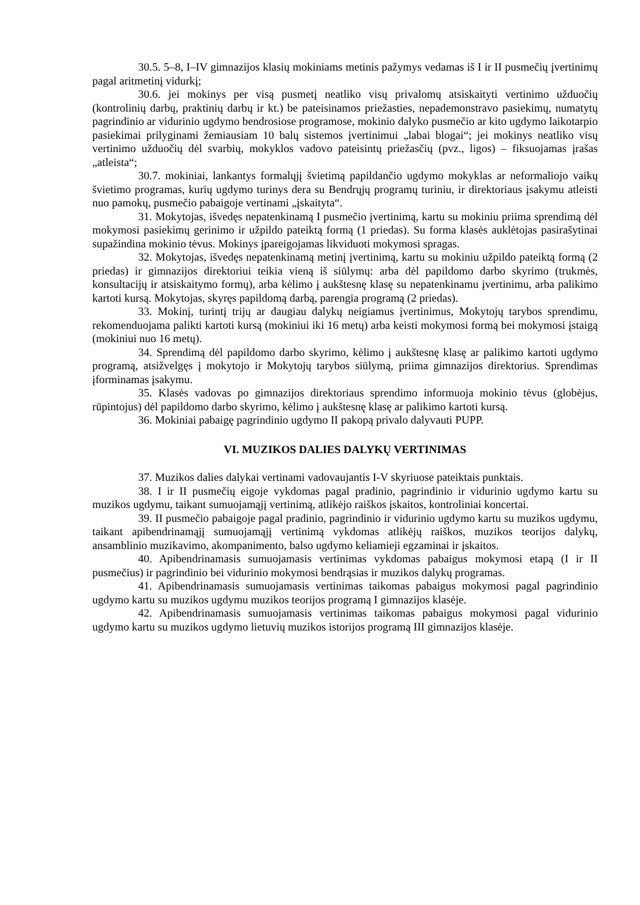30.5. 5–8, I–IV gimnazijos klasių mokiniams metinis pažymys vedamas iš I ir II pusmečių įvertinimų pagal aritmetinį vidurkį;
30.6. jei mokinys per visą pusmetį neatliko visų privalomų atsiskaityti vertinimo užduočių (kontrolinių darbų, praktinių darbų ir kt.) be pateisinamos priežasties, nepademonstravo pasiekimų, numatytų pagrindinio ar vidurinio ugdymo bendrosiose programose, mokinio dalyko pusmečio ar kito ugdymo laikotarpio pasiekimai prilyginami žemiausiam 10 balų sistemos įvertinimui „labai blogai“; jei mokinys neatliko visų vertinimo užduočių dėl svarbių, mokyklos vadovo pateisintų priežasčių (pvz., ligos) – fiksuojamas įrašas „atleista“;
30.7. mokiniai, lankantys formalųjį švietimą papildančio ugdymo mokyklas ar neformaliojo vaikų švietimo programas, kurių ugdymo turinys dera su Bendrųjų programų turiniu, ir direktoriaus įsakymu atleisti nuo pamokų, pusmečio pabaigoje vertinami „įskaityta“.
31. Mokytojas, išvedęs nepatenkinamą I pusmečio įvertinimą, kartu su mokiniu priima sprendimą dėl mokymosi pasiekimų gerinimo ir užpildo pateiktą formą (1 priedas). Su forma klasės auklėtojas pasirašytinai supažindina mokinio tėvus. Mokinys įpareigojamas likviduoti mokymosi spragas.
32. Mokytojas, išvedęs nepatenkinamą metinį įvertinimą, kartu su mokiniu užpildo pateiktą formą (2 priedas) ir gimnazijos direktoriui teikia vieną iš siūlymų: arba dėl papildomo darbo skyrimo (trukmės, konsultacijų ir atsiskaitymo formų), arba kėlimo į aukštesnę klasę su nepatenkinamu įvertinimu, arba palikimo kartoti kursą. Mokytojas, skyręs papildomą darbą, parengia programą (2 priedas).
33. Mokinį, turintį trijų ar daugiau dalykų neigiamus įvertinimus, Mokytojų tarybos sprendimu, rekomenduojama palikti kartoti kursą (mokiniui iki 16 metų) arba keisti mokymosi formą bei mokymosi įstaigą (mokiniui nuo 16 metų).
34. Sprendimą dėl papildomo darbo skyrimo, kėlimo į aukštesnę klasę ar palikimo kartoti ugdymo programą, atsižvelgęs į mokytojo ir Mokytojų tarybos siūlymą, priima gimnazijos direktorius. Sprendimas įforminamas įsakymu.
35. Klasės vadovas po gimnazijos direktoriaus sprendimo informuoja mokinio tėvus (globėjus, rūpintojus) dėl papildomo darbo skyrimo, kėlimo į aukštesnę klasę ar palikimo kartoti kursą.
36. Mokiniai pabaigę pagrindinio ugdymo II pakopą privalo dalyvauti PUPP.
VI. MUZIKOS DALIES DALYKŲ VERTINIMAS
37. Muzikos dalies dalykai vertinami vadovaujantis I-V skyriuose pateiktais punktais.
38. I ir II pusmečių eigoje vykdomas pagal pradinio, pagrindinio ir vidurinio ugdymo kartu su muzikos ugdymu, taikant sumuojamąjį vertinimą, atlikėjo raiškos įskaitos, kontroliniai koncertai.
39. II pusmečio pabaigoje pagal pradinio, pagrindinio ir vidurinio ugdymo kartu su muzikos ugdymu, taikant apibendrinamąjį sumuojamąjį vertinimą vykdomas atlikėjų raiškos, muzikos teorijos dalykų, ansamblinio muzikavimo, akompanimento, balso ugdymo keliamieji egzaminai ir įskaitos.
40. Apibendrinamasis sumuojamasis vertinimas vykdomas pabaigus mokymosi etapą (I ir II pusmečius) ir pagrindinio bei vidurinio mokymosi bendrąsias ir muzikos dalykų programas.
41. Apibendrinamasis sumuojamasis vertinimas taikomas pabaigus mokymosi pagal pagrindinio ugdymo kartu su muzikos ugdymu muzikos teorijos programą I gimnazijos klasėje.
42. Apibendrinamasis sumuojamasis vertinimas taikomas pabaigus mokymosi pagal vidurinio ugdymo kartu su muzikos ugdymo lietuvių muzikos istorijos programą III gimnazijos klasėje.